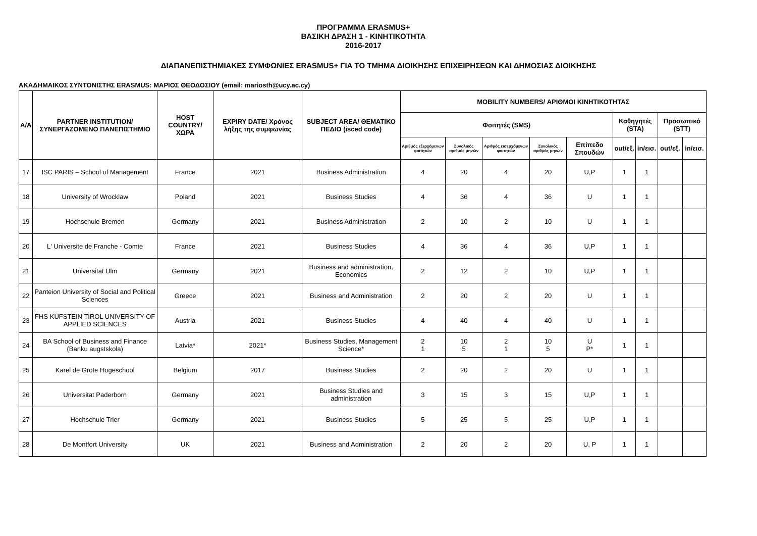ΠΡΟΓΡΑΜΜΑ ERASMUS+
ΒΑΣΙΚΗ ΔΡΑΣΗ 1 - ΚΙΝΗΤΙΚΟΤΗΤΑ
2016-2017
ΔΙΑΠΑΝΕΠΙΣΤΗΜΙΑΚΕΣ ΣΥΜΦΩΝΙΕΣ ERASMUS+ ΓΙΑ ΤΟ ΤΜΗΜΑ ΔΙΟΙΚΗΣΗΣ ΕΠΙΧΕΙΡΗΣΕΩΝ ΚΑΙ ΔΗΜΟΣΙΑΣ ΔΙΟΙΚΗΣΗΣ
ΑΚΑΔΗΜΑΙΚΟΣ ΣΥΝΤΟΝΙΣΤΗΣ ERASMUS: ΜΑΡΙΟΣ ΘΕΟΔΟΣΙΟΥ (email: mariosth@ucy.ac.cy)
| A/A | PARTNER INSTITUTION/ ΣΥΝΕΡΓΑΖΟΜΕΝΟ ΠΑΝΕΠΙΣΤΗΜΙΟ | HOST COUNTRY/ ΧΩΡΑ | EXPIRY DATE/ Χρόνος λήξης της συμφωνίας | SUBJECT AREA/ ΘΕΜΑΤΙΚΟ ΠΕΔΙΟ (isced code) | MOBILITY NUMBERS/ ΑΡΙΘΜΟΙ ΚΙΝΗΤΙΚΟΤΗΤΑΣ | | | | | | | | |
| --- | --- | --- | --- | --- | --- | --- | --- | --- | --- | --- | --- | --- | --- |
| | | | | | Φοιτητές (SMS) | | | | | Καθηγητές (STA) | | Προσωπικό (STT) | |
| | | | | | Αριθμός εξερχόμενων φοιτητών | Συνολικός αριθμός μηνών | Αριθμός εισερχόμενων φοιτητών | Συνολικός αριθμός μηνών | Επίπεδο Σπουδών | out/εξ. | in/εισ. | out/εξ. | in/εισ. |
| 17 | ISC PARIS – School of Management | France | 2021 | Business Administration | 4 | 20 | 4 | 20 | U,P | 1 | 1 | | |
| 18 | University of Wrocklaw | Poland | 2021 | Business Studies | 4 | 36 | 4 | 36 | U | 1 | 1 | | |
| 19 | Hochschule Bremen | Germany | 2021 | Business Administration | 2 | 10 | 2 | 10 | U | 1 | 1 | | |
| 20 | L' Universite de Franche - Comte | France | 2021 | Business Studies | 4 | 36 | 4 | 36 | U,P | 1 | 1 | | |
| 21 | Universitat Ulm | Germany | 2021 | Business and administration, Economics | 2 | 12 | 2 | 10 | U,P | 1 | 1 | | |
| 22 | Panteion University of Social and Political Sciences | Greece | 2021 | Business and Administration | 2 | 20 | 2 | 20 | U | 1 | 1 | | |
| 23 | FHS KUFSTEIN TIROL UNIVERSITY OF APPLIED SCIENCES | Austria | 2021 | Business Studies | 4 | 40 | 4 | 40 | U | 1 | 1 | | |
| 24 | BA School of Business and Finance (Banku augstskola) | Latvia* | 2021* | Business Studies, Management Science* | 2 1 | 10 5 | 2 1 | 10 5 | U P* | 1 | 1 | | |
| 25 | Karel de Grote Hogeschool | Belgium | 2017 | Business Studies | 2 | 20 | 2 | 20 | U | 1 | 1 | | |
| 26 | Universitat Paderborn | Germany | 2021 | Business Studies and administration | 3 | 15 | 3 | 15 | U,P | 1 | 1 | | |
| 27 | Hochschule Trier | Germany | 2021 | Business Studies | 5 | 25 | 5 | 25 | U,P | 1 | 1 | | |
| 28 | De Montfort University | UK | 2021 | Business and Administration | 2 | 20 | 2 | 20 | U, P | 1 | 1 | | |